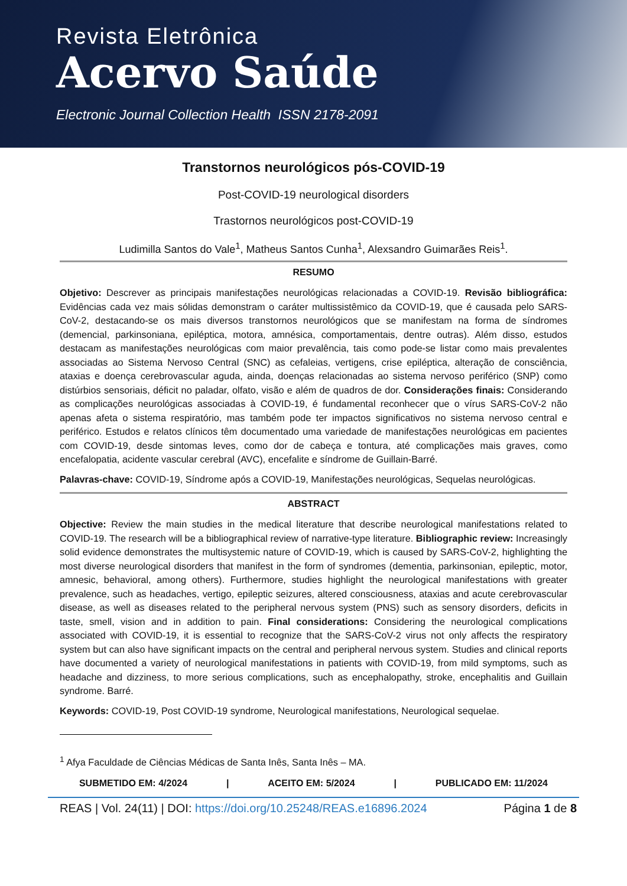Revista Eletrônica
Acervo Saúde
Electronic Journal Collection Health ISSN 2178-2091
Transtornos neurológicos pós-COVID-19
Post-COVID-19 neurological disorders
Trastornos neurológicos post-COVID-19
Ludimilla Santos do Vale<sup>1</sup>, Matheus Santos Cunha<sup>1</sup>, Alexsandro Guimarães Reis<sup>1</sup>.
RESUMO
Objetivo: Descrever as principais manifestações neurológicas relacionadas a COVID-19. Revisão bibliográfica: Evidências cada vez mais sólidas demonstram o caráter multissistêmico da COVID-19, que é causada pelo SARS-CoV-2, destacando-se os mais diversos transtornos neurológicos que se manifestam na forma de síndromes (demencial, parkinsoniana, epiléptica, motora, amnésica, comportamentais, dentre outras). Além disso, estudos destacam as manifestações neurológicas com maior prevalência, tais como pode-se listar como mais prevalentes associadas ao Sistema Nervoso Central (SNC) as cefaleias, vertigens, crise epiléptica, alteração de consciência, ataxias e doença cerebrovascular aguda, ainda, doenças relacionadas ao sistema nervoso periférico (SNP) como distúrbios sensoriais, déficit no paladar, olfato, visão e além de quadros de dor. Considerações finais: Considerando as complicações neurológicas associadas à COVID-19, é fundamental reconhecer que o vírus SARS-CoV-2 não apenas afeta o sistema respiratório, mas também pode ter impactos significativos no sistema nervoso central e periférico. Estudos e relatos clínicos têm documentado uma variedade de manifestações neurológicas em pacientes com COVID-19, desde sintomas leves, como dor de cabeça e tontura, até complicações mais graves, como encefalopatia, acidente vascular cerebral (AVC), encefalite e síndrome de Guillain-Barré.
Palavras-chave: COVID-19, Síndrome após a COVID-19, Manifestações neurológicas, Sequelas neurológicas.
ABSTRACT
Objective: Review the main studies in the medical literature that describe neurological manifestations related to COVID-19. The research will be a bibliographical review of narrative-type literature. Bibliographic review: Increasingly solid evidence demonstrates the multisystemic nature of COVID-19, which is caused by SARS-CoV-2, highlighting the most diverse neurological disorders that manifest in the form of syndromes (dementia, parkinsonian, epileptic, motor, amnesic, behavioral, among others). Furthermore, studies highlight the neurological manifestations with greater prevalence, such as headaches, vertigo, epileptic seizures, altered consciousness, ataxias and acute cerebrovascular disease, as well as diseases related to the peripheral nervous system (PNS) such as sensory disorders, deficits in taste, smell, vision and in addition to pain. Final considerations: Considering the neurological complications associated with COVID-19, it is essential to recognize that the SARS-CoV-2 virus not only affects the respiratory system but can also have significant impacts on the central and peripheral nervous system. Studies and clinical reports have documented a variety of neurological manifestations in patients with COVID-19, from mild symptoms, such as headache and dizziness, to more serious complications, such as encephalopathy, stroke, encephalitis and Guillain syndrome. Barré.
Keywords: COVID-19, Post COVID-19 syndrome, Neurological manifestations, Neurological sequelae.
<sup>1</sup> Afya Faculdade de Ciências Médicas de Santa Inês, Santa Inês – MA.
SUBMETIDO EM: 4/2024 | ACEITO EM: 5/2024 | PUBLICADO EM: 11/2024
REAS | Vol. 24(11) | DOI: https://doi.org/10.25248/REAS.e16896.2024 Página 1 de 8